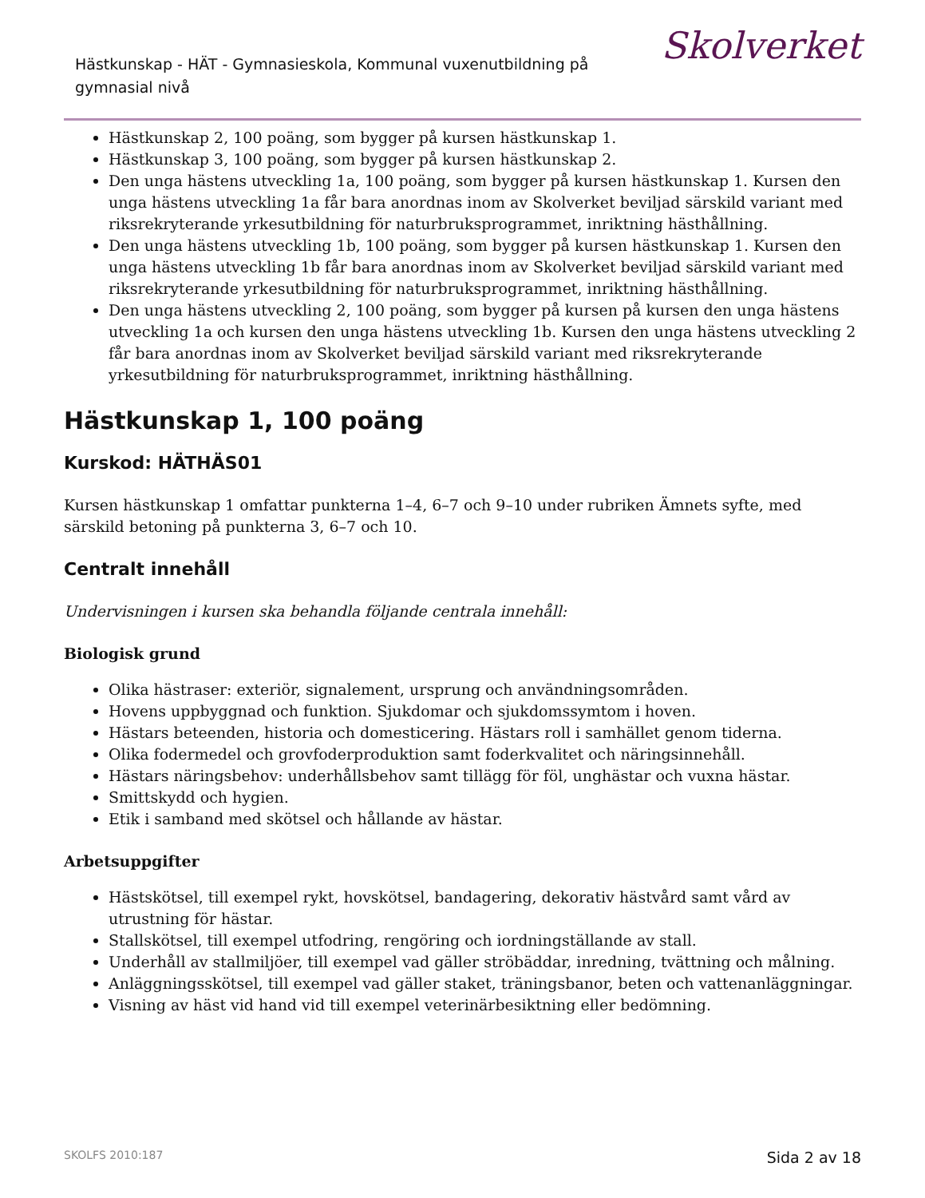Hästkunskap - HÄT - Gymnasieskola, Kommunal vuxenutbildning på gymnasial nivå
Skolverket
Hästkunskap 2, 100 poäng, som bygger på kursen hästkunskap 1.
Hästkunskap 3, 100 poäng, som bygger på kursen hästkunskap 2.
Den unga hästens utveckling 1a, 100 poäng, som bygger på kursen hästkunskap 1. Kursen den unga hästens utveckling 1a får bara anordnas inom av Skolverket beviljad särskild variant med riksrekryterande yrkesutbildning för naturbruksprogrammet, inriktning hästhållning.
Den unga hästens utveckling 1b, 100 poäng, som bygger på kursen hästkunskap 1. Kursen den unga hästens utveckling 1b får bara anordnas inom av Skolverket beviljad särskild variant med riksrekryterande yrkesutbildning för naturbruksprogrammet, inriktning hästhållning.
Den unga hästens utveckling 2, 100 poäng, som bygger på kursen på kursen den unga hästens utveckling 1a och kursen den unga hästens utveckling 1b. Kursen den unga hästens utveckling 2 får bara anordnas inom av Skolverket beviljad särskild variant med riksrekryterande yrkesutbildning för naturbruksprogrammet, inriktning hästhållning.
Hästkunskap 1, 100 poäng
Kurskod: HÄTHÄS01
Kursen hästkunskap 1 omfattar punkterna 1–4, 6–7 och 9–10 under rubriken Ämnets syfte, med särskild betoning på punkterna 3, 6–7 och 10.
Centralt innehåll
Undervisningen i kursen ska behandla följande centrala innehåll:
Biologisk grund
Olika hästraser: exteriör, signalement, ursprung och användningsområden.
Hovens uppbyggnad och funktion. Sjukdomar och sjukdomssymtom i hoven.
Hästars beteenden, historia och domesticering. Hästars roll i samhället genom tiderna.
Olika fodermedel och grovfoderproduktion samt foderkvalitet och näringsinnehåll.
Hästars näringsbehov: underhållsbehov samt tillägg för föl, unghästar och vuxna hästar.
Smittskydd och hygien.
Etik i samband med skötsel och hållande av hästar.
Arbetsuppgifter
Hästskötsel, till exempel rykt, hovskötsel, bandagering, dekorativ hästvård samt vård av utrustning för hästar.
Stallskötsel, till exempel utfodring, rengöring och iordningställande av stall.
Underhåll av stallmiljöer, till exempel vad gäller ströbäddar, inredning, tvättning och målning.
Anläggningsskötsel, till exempel vad gäller staket, träningsbanor, beten och vattenanläggningar.
Visning av häst vid hand vid till exempel veterinärbesiktning eller bedömning.
SKOLFS 2010:187 Sida 2 av 18